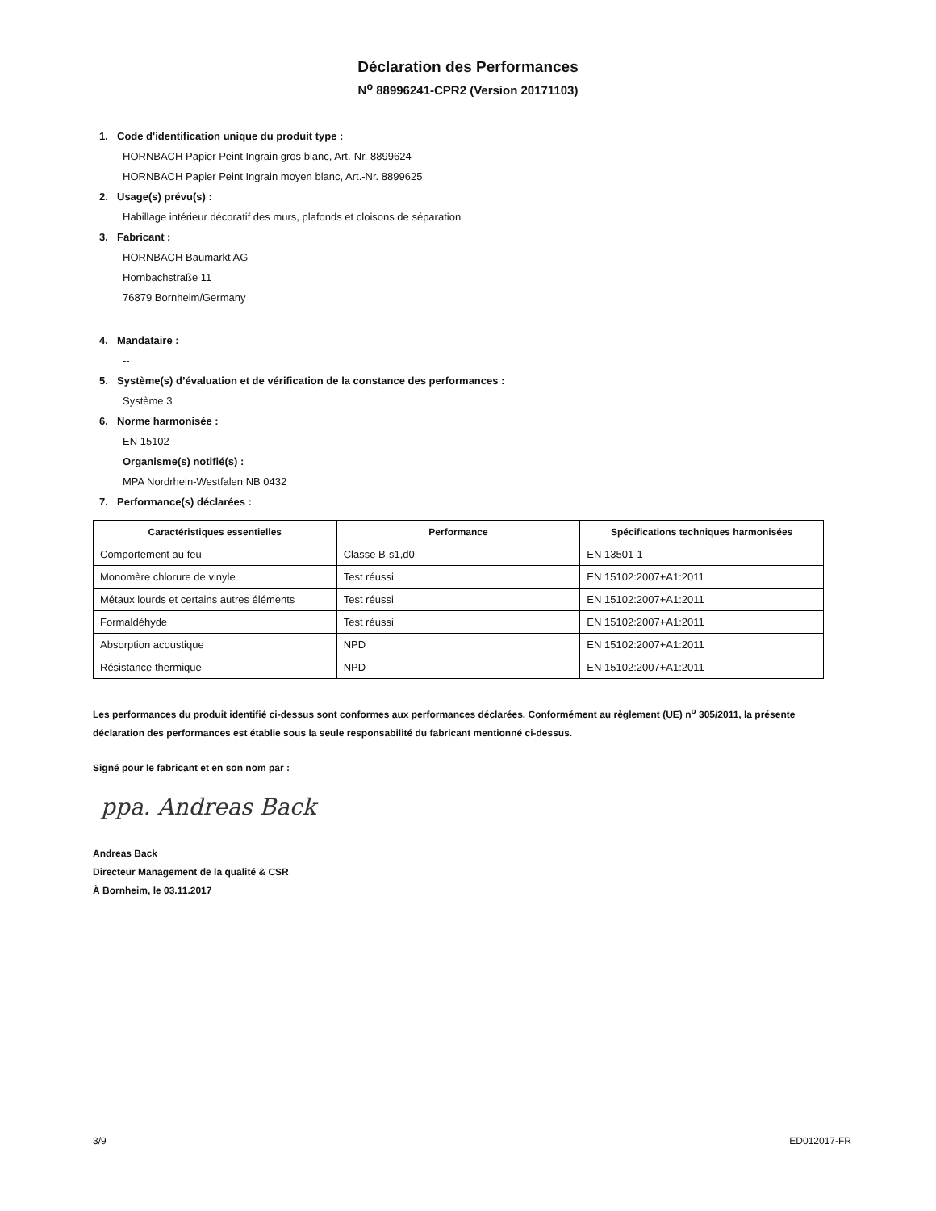Déclaration des Performances
N<sup>o</sup> 88996241-CPR2 (Version 20171103)
1. Code d'identification unique du produit type :
HORNBACH Papier Peint Ingrain gros blanc, Art.-Nr. 8899624
HORNBACH Papier Peint Ingrain moyen blanc, Art.-Nr. 8899625
2. Usage(s) prévu(s) :
Habillage intérieur décoratif des murs, plafonds et cloisons de séparation
3. Fabricant :
HORNBACH Baumarkt AG
Hornbachstraße 11
76879 Bornheim/Germany
4. Mandataire :
--
5. Système(s) d’évaluation et de vérification de la constance des performances :
Système 3
6. Norme harmonisée :
EN 15102
Organisme(s) notifié(s) :
MPA Nordrhein-Westfalen NB 0432
7. Performance(s) déclarées :
| Caractéristiques essentielles | Performance | Spécifications techniques harmonisées |
| --- | --- | --- |
| Comportement au feu | Classe B-s1,d0 | EN 13501-1 |
| Monomère chlorure de vinyle | Test réussi | EN 15102:2007+A1:2011 |
| Métaux lourds et certains autres éléments | Test réussi | EN 15102:2007+A1:2011 |
| Formaldéhyde | Test réussi | EN 15102:2007+A1:2011 |
| Absorption acoustique | NPD | EN 15102:2007+A1:2011 |
| Résistance thermique | NPD | EN 15102:2007+A1:2011 |
Les performances du produit identifié ci-dessus sont conformes aux performances déclarées. Conformément au règlement (UE) n<sup>o</sup> 305/2011, la présente déclaration des performances est établie sous la seule responsabilité du fabricant mentionné ci-dessus.
Signé pour le fabricant et en son nom par :
ppa. Andreas Back
Andreas Back
Directeur Management de la qualité & CSR
À Bornheim, le 03.11.2017
3/9 ED012017-FR